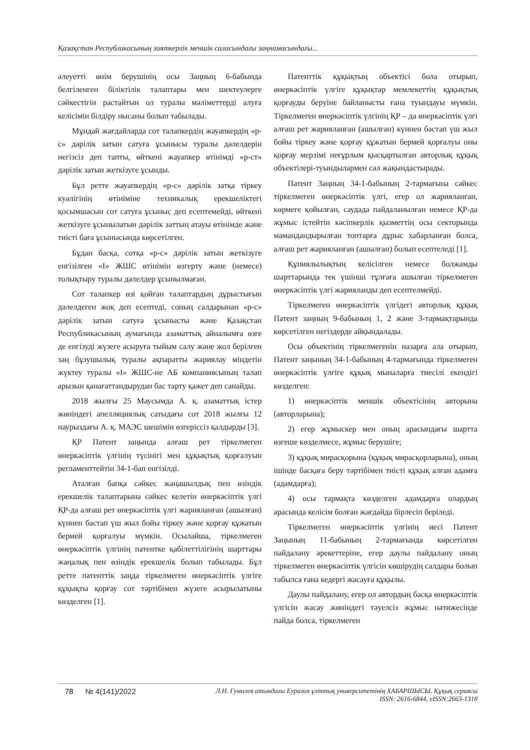Қазақстан Республикасының зияткерлік меншік саласындағы заңнамасындағы...
әлеуетті өнім берушінің осы Заңның 6-бабында белгіленген біліктілік талаптары мен шектеулерге сәйкестігін растайтын ол туралы мәліметтерді алуға келісімін білдіру нысаны болып табылады.
Мұндай жағдайларда сот талапкердің жауапкердің «p-c» дәрілік затын сатуға ұсынысы туралы дәлелдерін негізсіз деп тапты, өйткені жауапкер өтінімді «p-ст» дәрілік затын жеткізуге ұсынды.
Бұл ретте жауапкердің «p-c» дәрілік затқа тіркеу куәлігінің өтініміне техникалық ерекшеліктегі қосымшасын сот сатуға ұсыныс деп есептемейді, өйткені жеткізуге ұсынылатын дәрілік заттың атауы өтінімде және тиісті баға ұсынысында көрсетілген.
Бұдан басқа, сотқа «p-c» дәрілік затын жеткізуге енгізілген «I» ЖШС өтінімін өзгерту және (немесе) толықтыру туралы дәлелдер ұсынылмаған.
Сот талапкер өзі қойған талаптардың дұрыстығын дәлелдеген жоқ деп есептеді, соның салдарынан «p-c» дәрілік затын сатуға ұсынысты және Қазақстан Республикасының аумағында азаматтық айналымға өзге де енгізуді жүзеге асыруға тыйым салу және жол берілген заң бұзушылық туралы ақпаратты жариялау міндетін жүктеу туралы «I» ЖШС-не АБ компаниясының талап арызын қанағаттандырудан бас тарту қажет деп санайды.
2018 жылғы 25 Маусымда А. қ. азаматтық істер жөніндегі апелляциялық сатыдағы сот 2018 жылғы 12 наурыздағы А. қ. МАЭС шешімін өзгеріссіз қалдырды [3].
ҚР Патент заңында алғаш рет тіркелмеген өнеркәсіптік үлгінің түсінігі мен құқықтық қорғалуын регламенттейтін 34-1-бап енгізілді.
Аталған бапқа сәйкес жаңашылдық пен өзіндік ерекшелік талаптарына сәйкес келетін өнеркәсіптік үлгі ҚР-да алғаш рет өнеркәсіптік үлгі жарияланған (ашылған) күннен бастап үш жыл бойы тіркеу және қорғау құжатын бермей қорғалуы мүмкін. Осылайша, тіркелмеген өнеркәсіптік үлгінің патентке қабілеттілігінің шарттары жаңалық пен өзіндік ерекшелік болып табылады. Бұл ретте патенттік заңда тіркелмеген өнеркәсіптік үлгіге құқықты қорғау сот тәртібімен жүзеге асырылатыны көзделген [1].
Патенттік құқықтың объектісі бола отырып, өнеркәсіптік үлгіге құқықтар мемлекеттің құқықтық қорғауды беруіне байланысты ғана туындауы мүмкін. Тіркелмеген өнеркәсіптік үлгінің ҚР – да өнеркәсіптік үлгі алғаш рет жарияланған (ашылған) күннен бастап үш жыл бойы тіркеу және қорғау құжатын бермей қорғалуы оны қорғау мерзімі неғұрлым қысқартылған авторлық құқық объектілері-туындылармен сәл жақындастырады.
Патент Заңның 34-1-бабының 2-тармағына сәйкес тіркелмеген өнеркәсіптік үлгі, егер ол жарияланған, көрмеге қойылған, саудада пайдаланылған немесе ҚР-да жұмыс істейтін кәсіпкерлік қызметтің осы секторында мамандандырылған топтарға дұрыс хабарланған болса, алғаш рет жарияланған (ашылған) болып есептеледі [1].
Құпиялылықтың келісілген немесе болжамды шарттарында тек үшінші тұлғаға ашылған тіркелмеген өнеркәсіптік үлгі жарияланды деп есептелмейді.
Тіркелмеген өнеркәсіптік үлгідегі авторлық құқық Патент заңның 9-бабының 1, 2 және 3-тармақтарында көрсетілген негіздерде айқындалады.
Осы объектінің тіркелмегенін назарға ала отырып, Патент заңының 34-1-бабының 4-тармағында тіркелмеген өнеркәсіптік үлгіге құқық мыналарға тиесілі екендігі көзделген:
1) өнеркәсіптік меншік объектісінің авторына (авторларына);
2) егер жұмыскер мен оның арасындағы шартта өзгеше көзделмесе, жұмыс берушіге;
3) құқық мирасқорына (құқық мирасқорларына), оның ішінде басқаға беру тәртібімен тиісті құқық алған адамға (адамдарға);
4) осы тармақта көзделген адамдарға олардың арасында келісім болған жағдайда бірлесіп беріледі.
Тіркелмеген өнеркәсіптік үлгінің иесі Патент Заңының 11-бабының 2-тармағында көрсетілген пайдалану әрекеттеріне, егер даулы пайдалану оның тіркелмеген өнеркәсіптік үлгісін көшірудің салдары болып табылса ғана кедергі жасауға құқылы.
Даулы пайдалану, егер ол автордың басқа өнеркәсіптік үлгісін жасау жөніндегі тәуелсіз жұмыс нәтижесінде пайда болса, тіркелмеген
78 № 4(141)/2022 Л.Н. Гумилев атындағы Еуразия ұлттық университетінің ХАБАРШЫСЫ. Құқық сериясы
ISSN: 2616-6844, eISSN:2663-1318